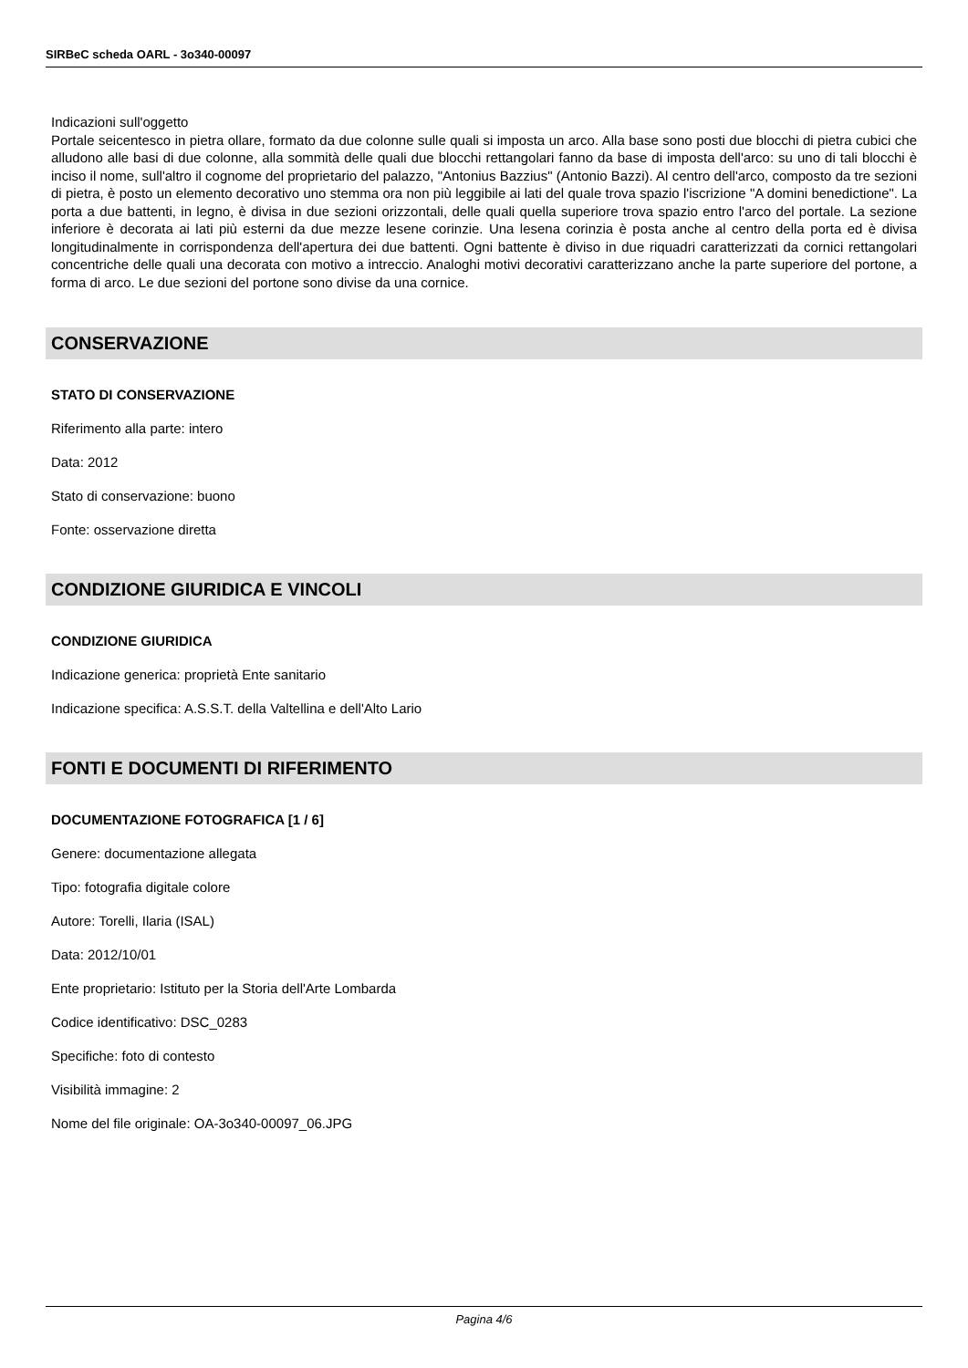SIRBeC scheda OARL - 3o340-00097
Indicazioni sull'oggetto
Portale seicentesco in pietra ollare, formato da due colonne sulle quali si imposta un arco. Alla base sono posti due blocchi di pietra cubici che alludono alle basi di due colonne, alla sommità delle quali due blocchi rettangolari fanno da base di imposta dell'arco: su uno di tali blocchi è inciso il nome, sull'altro il cognome del proprietario del palazzo, "Antonius Bazzius" (Antonio Bazzi). Al centro dell'arco, composto da tre sezioni di pietra, è posto un elemento decorativo uno stemma ora non più leggibile ai lati del quale trova spazio l'iscrizione "A domini benedictione". La porta a due battenti, in legno, è divisa in due sezioni orizzontali, delle quali quella superiore trova spazio entro l'arco del portale. La sezione inferiore è decorata ai lati più esterni da due mezze lesene corinzie. Una lesena corinzia è posta anche al centro della porta ed è divisa longitudinalmente in corrispondenza dell'apertura dei due battenti. Ogni battente è diviso in due riquadri caratterizzati da cornici rettangolari concentriche delle quali una decorata con motivo a intreccio. Analoghi motivi decorativi caratterizzano anche la parte superiore del portone, a forma di arco. Le due sezioni del portone sono divise da una cornice.
CONSERVAZIONE
STATO DI CONSERVAZIONE
Riferimento alla parte: intero
Data: 2012
Stato di conservazione: buono
Fonte: osservazione diretta
CONDIZIONE GIURIDICA E VINCOLI
CONDIZIONE GIURIDICA
Indicazione generica: proprietà Ente sanitario
Indicazione specifica: A.S.S.T. della Valtellina e dell'Alto Lario
FONTI E DOCUMENTI DI RIFERIMENTO
DOCUMENTAZIONE FOTOGRAFICA [1 / 6]
Genere: documentazione allegata
Tipo: fotografia digitale colore
Autore: Torelli, Ilaria (ISAL)
Data: 2012/10/01
Ente proprietario: Istituto per la Storia dell'Arte Lombarda
Codice identificativo: DSC_0283
Specifiche: foto di contesto
Visibilità immagine: 2
Nome del file originale: OA-3o340-00097_06.JPG
Pagina 4/6